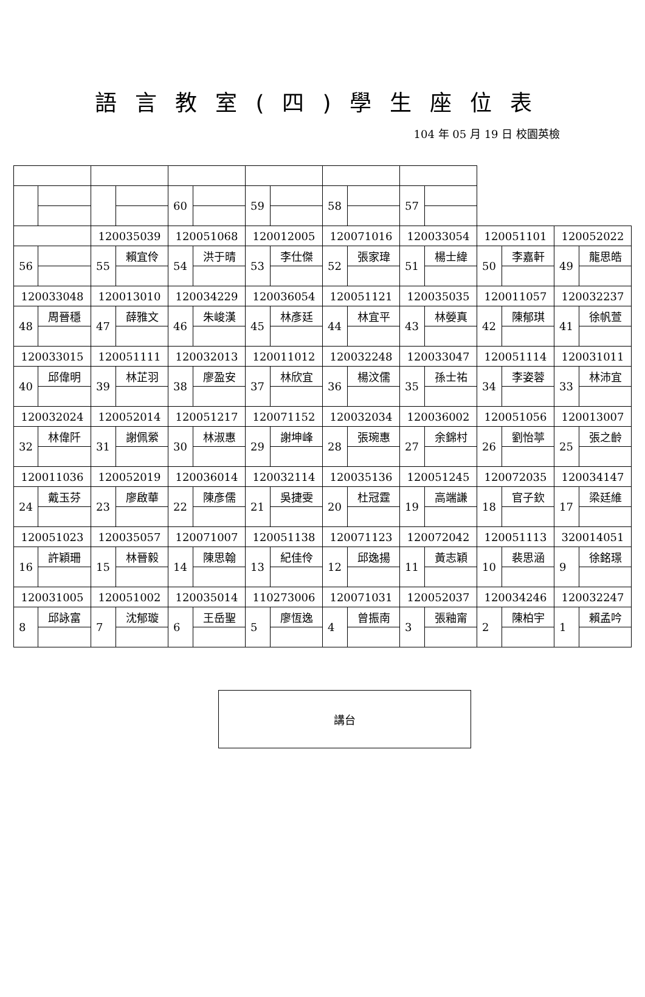語言教室(四)學生座位表
104 年 05 月 19 日 校園英檢
| | | | | 60 | | 59 | | 58 | | 57 | | | | | |
| | | 120035039 | | 120051068 | | 120012005 | | 120071016 | | 120033054 | | 120051101 | | 120052022 | |
| 56 | | 55 | 賴宜伶 | 54 | 洪于晴 | 53 | 李仕傑 | 52 | 張家瑋 | 51 | 楊士緯 | 50 | 李嘉軒 | 49 | 龍思皓 |
| 120033048 | | 120013010 | | 120034229 | | 120036054 | | 120051121 | | 120035035 | | 120011057 | | 120032237 | |
| 48 | 周晉穩 | 47 | 薛雅文 | 46 | 朱峻漢 | 45 | 林彥廷 | 44 | 林宜平 | 43 | 林嫈真 | 42 | 陳郁琪 | 41 | 徐帆萱 |
| 120033015 | | 120051111 | | 120032013 | | 120011012 | | 120032248 | | 120033047 | | 120051114 | | 120031011 | |
| 40 | 邱偉明 | 39 | 林芷羽 | 38 | 廖盈安 | 37 | 林欣宜 | 36 | 楊汶儒 | 35 | 孫士祐 | 34 | 李姿蓉 | 33 | 林沛宜 |
| 120032024 | | 120052014 | | 120051217 | | 120071152 | | 120032034 | | 120036002 | | 120051056 | | 120013007 | |
| 32 | 林偉阡 | 31 | 謝佩縈 | 30 | 林淑惠 | 29 | 謝坤峰 | 28 | 張琬惠 | 27 | 余錦村 | 26 | 劉怡葶 | 25 | 張之齡 |
| 120011036 | | 120052019 | | 120036014 | | 120032114 | | 120035136 | | 120051245 | | 120072035 | | 120034147 | |
| 24 | 戴玉芬 | 23 | 廖啟華 | 22 | 陳彥儒 | 21 | 吳捷雯 | 20 | 杜冠霆 | 19 | 高端謙 | 18 | 官子欽 | 17 | 梁廷維 |
| 120051023 | | 120035057 | | 120071007 | | 120051138 | | 120071123 | | 120072042 | | 120051113 | | 320014051 | |
| 16 | 許穎珊 | 15 | 林晉毅 | 14 | 陳思翰 | 13 | 紀佳伶 | 12 | 邱逸揚 | 11 | 黃志穎 | 10 | 裴思涵 | 9 | 徐銘璟 |
| 120031005 | | 120051002 | | 120035014 | | 110273006 | | 120071031 | | 120052037 | | 120034246 | | 120032247 | |
| 8 | 邱詠富 | 7 | 沈郁璇 | 6 | 王岳聖 | 5 | 廖恆逸 | 4 | 曾振南 | 3 | 張釉甯 | 2 | 陳柏宇 | 1 | 賴孟吟 |
講台